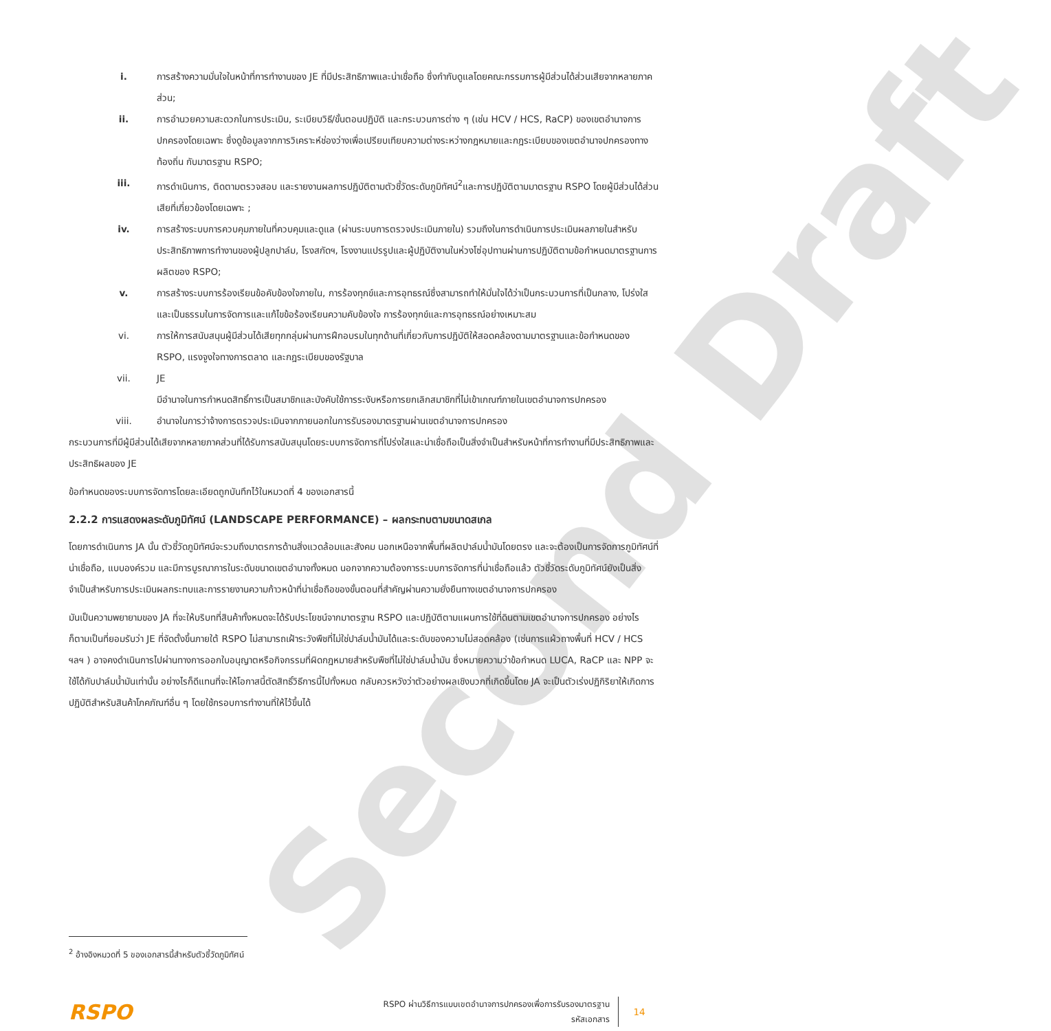Second Draft
i. การสร้างความมั่นใจในหน้าที่การทำงานของ JE ที่มีประสิทธิภาพและน่าเชื่อถือ ซึ่งกำกับดูแลโดยคณะกรรมการผู้มีส่วนได้ส่วนเสียจากหลายภาคส่วน;
ii. การอำนวยความสะดวกในการประเมิน, ระเบียบวิธี/ขั้นตอนปฏิบัติ และกระบวนการต่าง ๆ (เช่น HCV / HCS, RaCP) ของเขตอำนาจการปกครองโดยเฉพาะ ซึ่งดูข้อมูลจากการวิเคราะห์ช่องว่างเพื่อเปรียบเทียบความต่างระหว่างกฎหมายและกฎระเบียบของเขตอำนาจปกครองทางท้องถิ่น กับมาตรฐาน RSPO;
iii. การดำเนินการ, ติดตามตรวจสอบ และรายงานผลการปฏิบัติตามตัวชี้วัดระดับภูมิทัศน์<sup>2</sup>และการปฏิบัติตามมาตรฐาน RSPO โดยผู้มีส่วนได้ส่วนเสียที่เกี่ยวข้องโดยเฉพาะ ;
iv. การสร้างระบบการควบคุมภายในที่ควบคุมและดูแล (ผ่านระบบการตรวจประเมินภายใน) รวมถึงในการดำเนินการประเมินผลภายในสำหรับประสิทธิภาพการทำงานของผู้ปลูกปาล์ม, โรงสกัดฯ, โรงงานแปรรูปและผู้ปฏิบัติงานในห่วงโซ่อุปทานผ่านการปฏิบัติตามข้อกำหนดมาตรฐานการผลิตของ RSPO;
v. การสร้างระบบการร้องเรียนข้อคับข้องใจภายใน, การร้องทุกข์และการอุทธรณ์ซึ่งสามารถทำให้มั่นใจได้ว่าเป็นกระบวนการที่เป็นกลาง, โปร่งใสและเป็นธรรมในการจัดการและแก้ไขข้อร้องเรียนความคับข้องใจ การร้องทุกข์และการอุทธรณ์อย่างเหมาะสม
vi. การให้การสนับสนุนผู้มีส่วนได้เสียทุกกลุ่มผ่านการฝึกอบรมในทุกด้านที่เกี่ยวกับการปฏิบัติให้สอดคล้องตามมาตรฐานและข้อกำหนดของ RSPO, แรงจูงใจทางการตลาด และกฎระเบียบของรัฐบาล
vii. JE
มีอำนาจในการกำหนดสิทธิ์การเป็นสมาชิกและบังคับใช้การระงับหรือการยกเลิกสมาชิกที่ไม่เข้าเกณฑ์ภายในเขตอำนาจการปกครอง
viii. อำนาจในการว่าจ้างการตรวจประเมินจากภายนอกในการรับรองมาตรฐานผ่านเขตอำนาจการปกครอง
กระบวนการที่มีผู้มีส่วนได้เสียจากหลายภาคส่วนที่ได้รับการสนับสนุนโดยระบบการจัดการที่โปร่งใสและน่าเชื่อถือเป็นสิ่งจำเป็นสำหรับหน้าที่การทำงานที่มีประสิทธิภาพและประสิทธิผลของ JE
ข้อกำหนดของระบบการจัดการโดยละเอียดถูกบันทึกไว้ในหมวดที่ 4 ของเอกสารนี้
2.2.2 การแสดงผลระดับภูมิทัศน์ (LANDSCAPE PERFORMANCE) – ผลกระทบตามขนาดสเกล
โดยการดำเนินการ JA นั้น ตัวชี้วัดภูมิทัศน์จะรวมถึงมาตรการด้านสิ่งแวดล้อมและสังคม นอกเหนือจากพื้นที่ผลิตปาล์มน้ำมันโดยตรง และจะต้องเป็นการจัดการภูมิทัศน์ที่น่าเชื่อถือ, แบบองค์รวม และมีการบูรณาการในระดับขนาดเขตอำนาจทั้งหมด นอกจากความต้องการระบบการจัดการที่น่าเชื่อถือแล้ว ตัวชี้วัดระดับภูมิทัศน์ยังเป็นสิ่งจำเป็นสำหรับการประเมินผลกระทบและการรายงานความก้าวหน้าที่น่าเชื่อถือของขั้นตอนที่สำคัญผ่านความยั่งยืนทางเขตอำนาจการปกครอง
มันเป็นความพยายามของ JA ที่จะให้บริบทที่สินค้าทั้งหมดจะได้รับประโยชน์จากมาตรฐาน RSPO และปฏิบัติตามแผนการใช้ที่ดินตามเขตอำนาจการปกครอง อย่างไรก็ตามเป็นที่ยอมรับว่า JE ที่จัดตั้งขึ้นภายใต้ RSPO ไม่สามารถเฝ้าระวังพืชที่ไม่ใช่ปาล์มน้ำมันได้และระดับของความไม่สอดคล้อง (เช่นการแผ้วถางพื้นที่ HCV / HCS ฯลฯ ) อาจคงดำเนินการไปผ่านทางการออกใบอนุญาตหรือกิจกรรมที่ผิดกฎหมายสำหรับพืชที่ไม่ใช่ปาล์มน้ำมัน ซึ่งหมายความว่าข้อกำหนด LUCA, RaCP และ NPP จะใช้ได้กับปาล์มน้ำมันเท่านั้น อย่างไรก็ดีแทนที่จะให้โอกาสนี้ตัดสิทธิ์วิธีการนี้ไปทั้งหมด กลับควรหวังว่าตัวอย่างผลเชิงบวกที่เกิดขึ้นโดย JA จะเป็นตัวเร่งปฏิกิริยาให้เกิดการปฏิบัติสำหรับสินค้าโภคภัณฑ์อื่น ๆ โดยใช้กรอบการทำงานที่ให้ไว้ขึ้นได้
<sup>2</sup> อ้างอิงหมวดที่ 5 ของเอกสารนี้สำหรับตัวชี้วัดภูมิทัศน์
RSPO
RSPO ผ่านวิธีการแบบเขตอำนาจการปกครองเพื่อการรับรองมาตรฐาน
รหัสเอกสาร
14